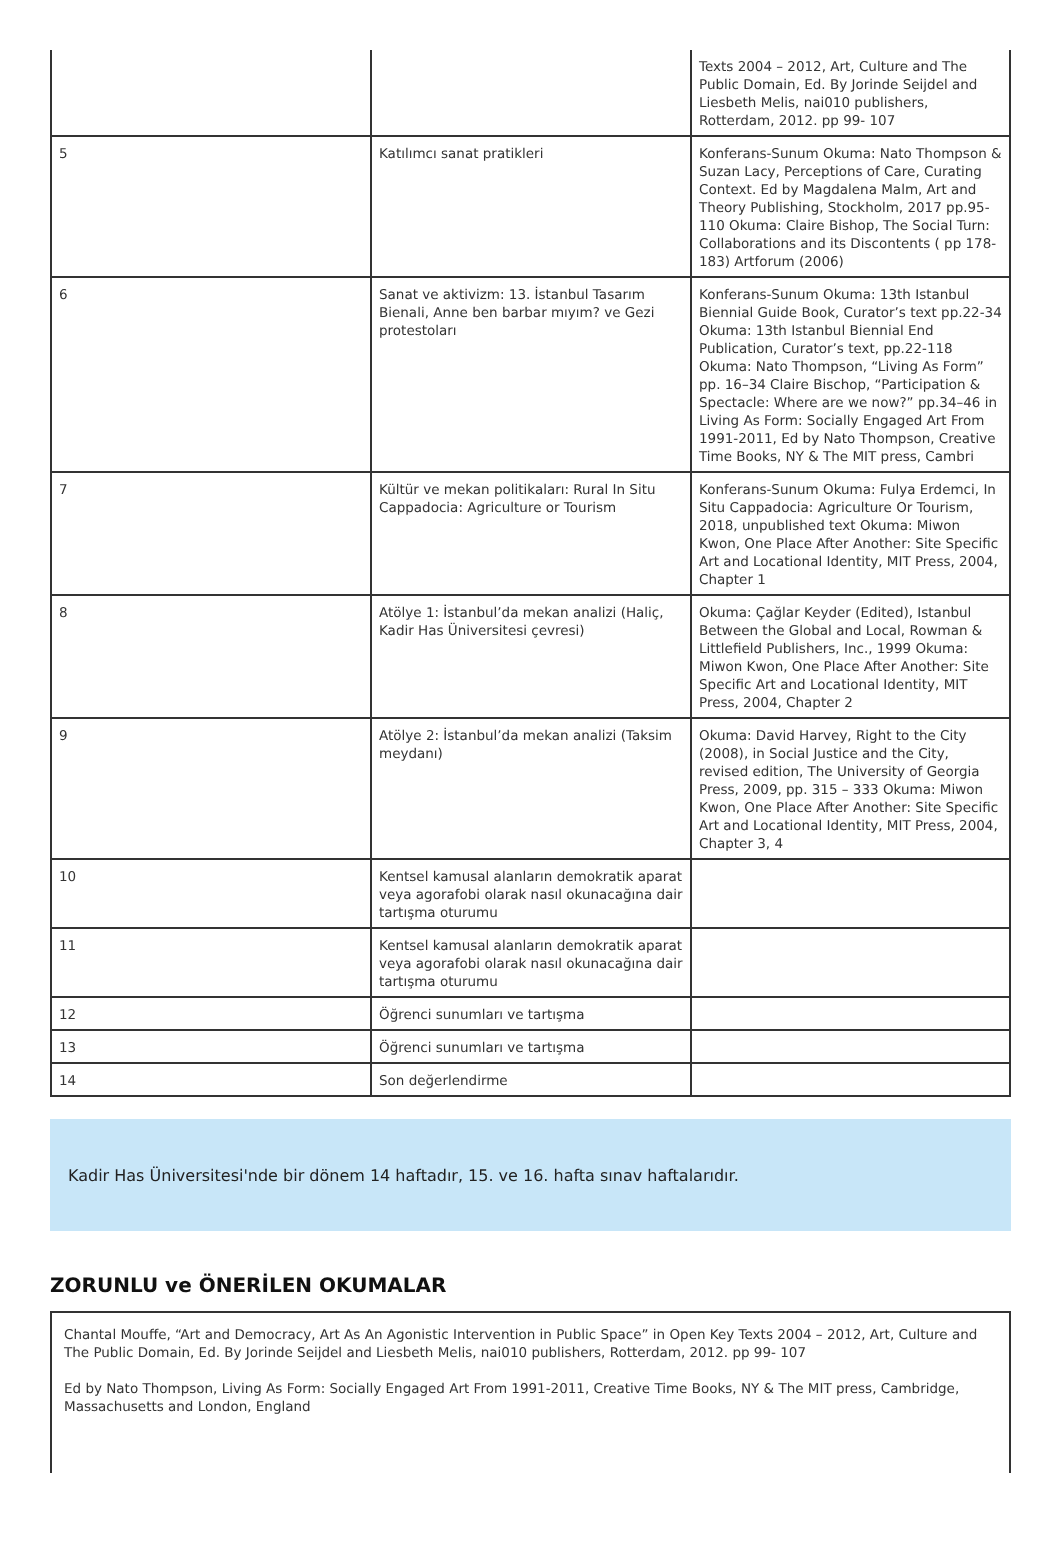| | | Texts 2004 – 2012, Art, Culture and The Public Domain, Ed. By Jorinde Seijdel and Liesbeth Melis, nai010 publishers, Rotterdam, 2012. pp 99- 107 |
| 5 | Katılımcı sanat pratikleri | Konferans-Sunum Okuma: Nato Thompson & Suzan Lacy, Perceptions of Care, Curating Context. Ed by Magdalena Malm, Art and Theory Publishing, Stockholm, 2017 pp.95-110 Okuma: Claire Bishop, The Social Turn: Collaborations and its Discontents ( pp 178-183) Artforum (2006) |
| 6 | Sanat ve aktivizm: 13. İstanbul Tasarım Bienali, Anne ben barbar mıyım? ve Gezi protestoları | Konferans-Sunum Okuma: 13th Istanbul Biennial Guide Book, Curator’s text pp.22-34 Okuma: 13th Istanbul Biennial End Publication, Curator’s text, pp.22-118 Okuma: Nato Thompson, “Living As Form” pp. 16–34 Claire Bischop, “Participation & Spectacle: Where are we now?” pp.34–46 in Living As Form: Socially Engaged Art From 1991-2011, Ed by Nato Thompson, Creative Time Books, NY & The MIT press, Cambri |
| 7 | Kültür ve mekan politikaları: Rural In Situ Cappadocia: Agriculture or Tourism | Konferans-Sunum Okuma: Fulya Erdemci, In Situ Cappadocia: Agriculture Or Tourism, 2018, unpublished text Okuma: Miwon Kwon, One Place After Another: Site Specific Art and Locational Identity, MIT Press, 2004, Chapter 1 |
| 8 | Atölye 1: İstanbul’da mekan analizi (Haliç, Kadir Has Üniversitesi çevresi) | Okuma: Çağlar Keyder (Edited), Istanbul Between the Global and Local, Rowman & Littlefield Publishers, Inc., 1999 Okuma: Miwon Kwon, One Place After Another: Site Specific Art and Locational Identity, MIT Press, 2004, Chapter 2 |
| 9 | Atölye 2: İstanbul’da mekan analizi (Taksim meydanı) | Okuma: David Harvey, Right to the City (2008), in Social Justice and the City, revised edition, The University of Georgia Press, 2009, pp. 315 – 333 Okuma: Miwon Kwon, One Place After Another: Site Specific Art and Locational Identity, MIT Press, 2004, Chapter 3, 4 |
| 10 | Kentsel kamusal alanların demokratik aparat veya agorafobi olarak nasıl okunacağına dair tartışma oturumu | |
| 11 | Kentsel kamusal alanların demokratik aparat veya agorafobi olarak nasıl okunacağına dair tartışma oturumu | |
| 12 | Öğrenci sunumları ve tartışma | |
| 13 | Öğrenci sunumları ve tartışma | |
| 14 | Son değerlendirme | |
Kadir Has Üniversitesi'nde bir dönem 14 haftadır, 15. ve 16. hafta sınav haftalarıdır.
ZORUNLU ve ÖNERİLEN OKUMALAR
Chantal Mouffe, “Art and Democracy, Art As An Agonistic Intervention in Public Space” in Open Key Texts 2004 – 2012, Art, Culture and The Public Domain, Ed. By Jorinde Seijdel and Liesbeth Melis, nai010 publishers, Rotterdam, 2012. pp 99- 107
Ed by Nato Thompson, Living As Form: Socially Engaged Art From 1991-2011, Creative Time Books, NY & The MIT press, Cambridge, Massachusetts and London, England